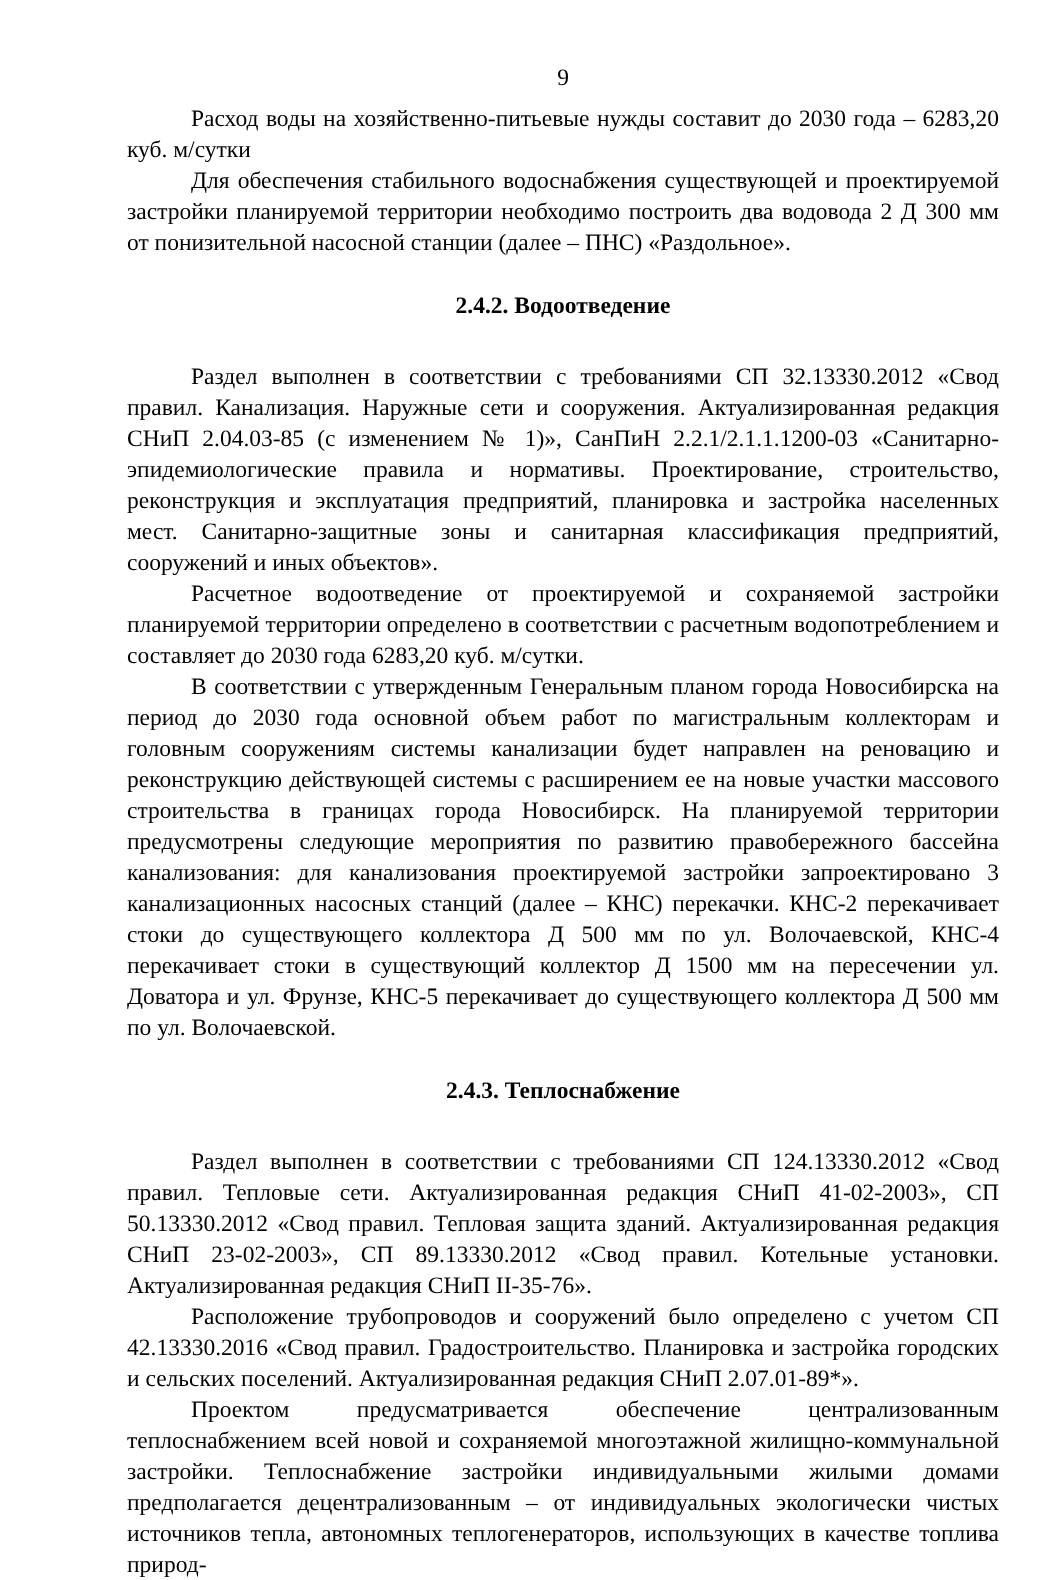9
Расход воды на хозяйственно-питьевые нужды составит до 2030 года – 6283,20 куб. м/сутки
Для обеспечения стабильного водоснабжения существующей и проектируемой застройки планируемой территории необходимо построить два водовода 2 Д 300 мм от понизительной насосной станции (далее – ПНС) «Раздольное».
2.4.2. Водоотведение
Раздел выполнен в соответствии с требованиями СП 32.13330.2012 «Свод правил. Канализация. Наружные сети и сооружения. Актуализированная редакция СНиП 2.04.03-85 (с изменением № 1)», СанПиН 2.2.1/2.1.1.1200-03 «Санитарно-эпидемиологические правила и нормативы. Проектирование, строительство, реконструкция и эксплуатация предприятий, планировка и застройка населенных мест. Санитарно-защитные зоны и санитарная классификация предприятий, сооружений и иных объектов».
Расчетное водоотведение от проектируемой и сохраняемой застройки планируемой территории определено в соответствии с расчетным водопотреблением и составляет до 2030 года 6283,20 куб. м/сутки.
В соответствии с утвержденным Генеральным планом города Новосибирска на период до 2030 года основной объем работ по магистральным коллекторам и головным сооружениям системы канализации будет направлен на реновацию и реконструкцию действующей системы с расширением ее на новые участки массового строительства в границах города Новосибирск. На планируемой территории предусмотрены следующие мероприятия по развитию правобережного бассейна канализования: для канализования проектируемой застройки запроектировано 3 канализационных насосных станций (далее – КНС) перекачки. КНС-2 перекачивает стоки до существующего коллектора Д 500 мм по ул. Волочаевской, КНС-4 перекачивает стоки в существующий коллектор Д 1500 мм на пересечении ул. Доватора и ул. Фрунзе, КНС-5 перекачивает до существующего коллектора Д 500 мм по ул. Волочаевской.
2.4.3. Теплоснабжение
Раздел выполнен в соответствии с требованиями СП 124.13330.2012 «Свод правил. Тепловые сети. Актуализированная редакция СНиП 41-02-2003», СП 50.13330.2012 «Свод правил. Тепловая защита зданий. Актуализированная редакция СНиП 23-02-2003», СП 89.13330.2012 «Свод правил. Котельные установки. Актуализированная редакция СНиП II-35-76».
Расположение трубопроводов и сооружений было определено с учетом СП 42.13330.2016 «Свод правил. Градостроительство. Планировка и застройка городских и сельских поселений. Актуализированная редакция СНиП 2.07.01-89*».
Проектом предусматривается обеспечение централизованным теплоснабжением всей новой и сохраняемой многоэтажной жилищно-коммунальной застройки. Теплоснабжение застройки индивидуальными жилыми домами предполагается децентрализованным – от индивидуальных экологически чистых источников тепла, автономных теплогенераторов, использующих в качестве топлива природ-